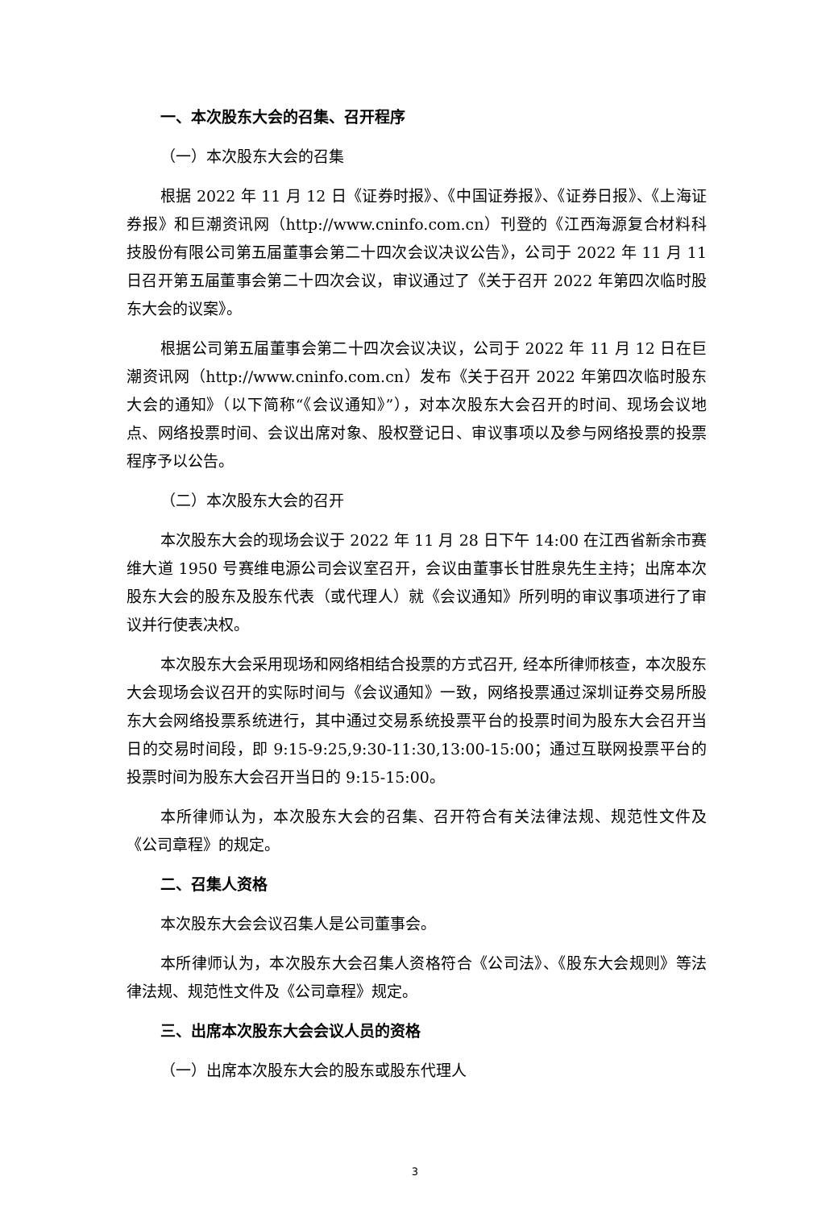一、本次股东大会的召集、召开程序
（一）本次股东大会的召集
根据 2022 年 11 月 12 日《证券时报》、《中国证券报》、《证券日报》、《上海证券报》和巨潮资讯网（http://www.cninfo.com.cn）刊登的《江西海源复合材料科技股份有限公司第五届董事会第二十四次会议决议公告》，公司于 2022 年 11 月 11 日召开第五届董事会第二十四次会议，审议通过了《关于召开 2022 年第四次临时股东大会的议案》。
根据公司第五届董事会第二十四次会议决议，公司于 2022 年 11 月 12 日在巨潮资讯网（http://www.cninfo.com.cn）发布《关于召开 2022 年第四次临时股东大会的通知》（以下简称“《会议通知》”），对本次股东大会召开的时间、现场会议地点、网络投票时间、会议出席对象、股权登记日、审议事项以及参与网络投票的投票程序予以公告。
（二）本次股东大会的召开
本次股东大会的现场会议于 2022 年 11 月 28 日下午 14:00 在江西省新余市赛维大道 1950 号赛维电源公司会议室召开，会议由董事长甘胜泉先生主持；出席本次股东大会的股东及股东代表（或代理人）就《会议通知》所列明的审议事项进行了审议并行使表决权。
本次股东大会采用现场和网络相结合投票的方式召开, 经本所律师核查，本次股东大会现场会议召开的实际时间与《会议通知》一致，网络投票通过深圳证券交易所股东大会网络投票系统进行，其中通过交易系统投票平台的投票时间为股东大会召开当日的交易时间段，即 9:15-9:25,9:30-11:30,13:00-15:00；通过互联网投票平台的投票时间为股东大会召开当日的 9:15-15:00。
本所律师认为，本次股东大会的召集、召开符合有关法律法规、规范性文件及《公司章程》的规定。
二、召集人资格
本次股东大会会议召集人是公司董事会。
本所律师认为，本次股东大会召集人资格符合《公司法》、《股东大会规则》等法律法规、规范性文件及《公司章程》规定。
三、出席本次股东大会会议人员的资格
（一）出席本次股东大会的股东或股东代理人
3